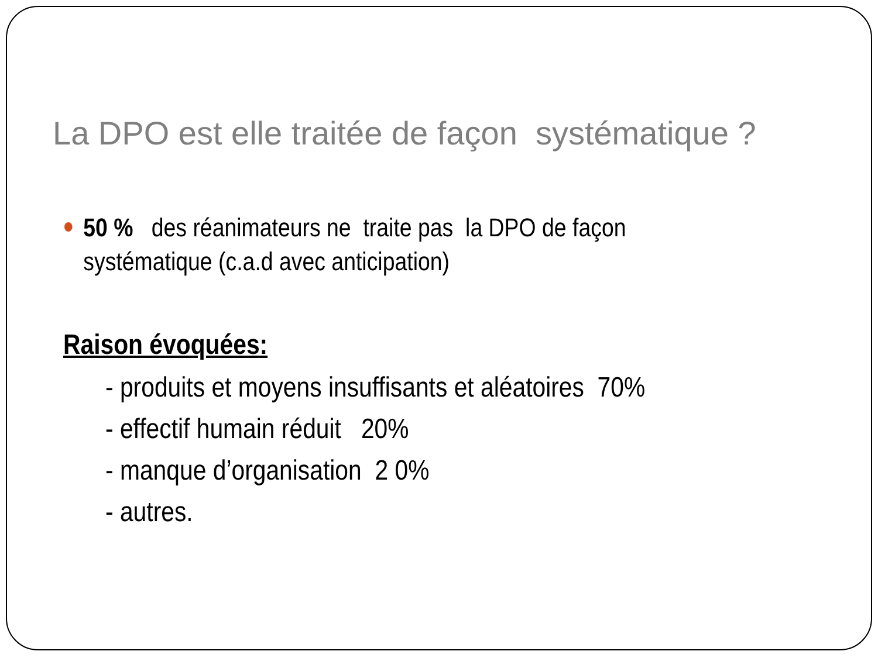La DPO est elle traitée de façon systématique ?
50 % des réanimateurs ne traite pas la DPO de façon systématique (c.a.d avec anticipation)
Raison évoquées:
- produits et moyens insuffisants et aléatoires 70%
- effectif humain réduit 20%
- manque d’organisation 2 0%
- autres.